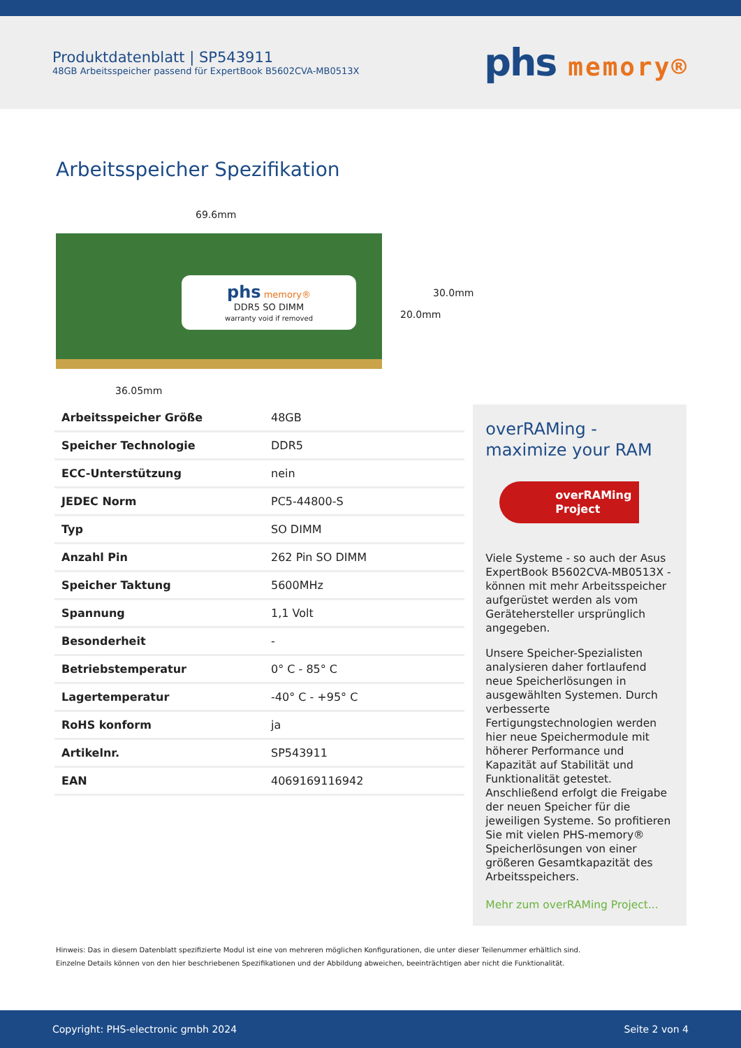Produktdatenblatt | SP543911
48GB Arbeitsspeicher passend für ExpertBook B5602CVA-MB0513X
phs memory®
Arbeitsspeicher Spezifikation
69.6mm
phs memory®
DDR5 SO DIMM
warranty void if removed
30.0mm
20.0mm
36.05mm
| Arbeitsspeicher Größe | 48GB |
| Speicher Technologie | DDR5 |
| ECC-Unterstützung | nein |
| JEDEC Norm | PC5-44800-S |
| Typ | SO DIMM |
| Anzahl Pin | 262 Pin SO DIMM |
| Speicher Taktung | 5600MHz |
| Spannung | 1,1 Volt |
| Besonderheit | - |
| Betriebstemperatur | 0° C - 85° C |
| Lagertemperatur | -40° C - +95° C |
| RoHS konform | ja |
| Artikelnr. | SP543911 |
| EAN | 4069169116942 |
overRAMing -
maximize your RAM
overRAMing Project
Viele Systeme - so auch der Asus ExpertBook B5602CVA-MB0513X - können mit mehr Arbeitsspeicher aufgerüstet werden als vom Gerätehersteller ursprünglich angegeben.
Unsere Speicher-Spezialisten analysieren daher fortlaufend neue Speicherlösungen in ausgewählten Systemen. Durch verbesserte Fertigungstechnologien werden hier neue Speichermodule mit höherer Performance und Kapazität auf Stabilität und Funktionalität getestet. Anschließend erfolgt die Freigabe der neuen Speicher für die jeweiligen Systeme. So profitieren Sie mit vielen PHS-memory® Speicherlösungen von einer größeren Gesamtkapazität des Arbeitsspeichers.
Mehr zum overRAMing Project...
Hinweis: Das in diesem Datenblatt spezifizierte Modul ist eine von mehreren möglichen Konfigurationen, die unter dieser Teilenummer erhältlich sind.
Einzelne Details können von den hier beschriebenen Spezifikationen und der Abbildung abweichen, beeinträchtigen aber nicht die Funktionalität.
Copyright: PHS-electronic gmbh 2024 Seite 2 von 4